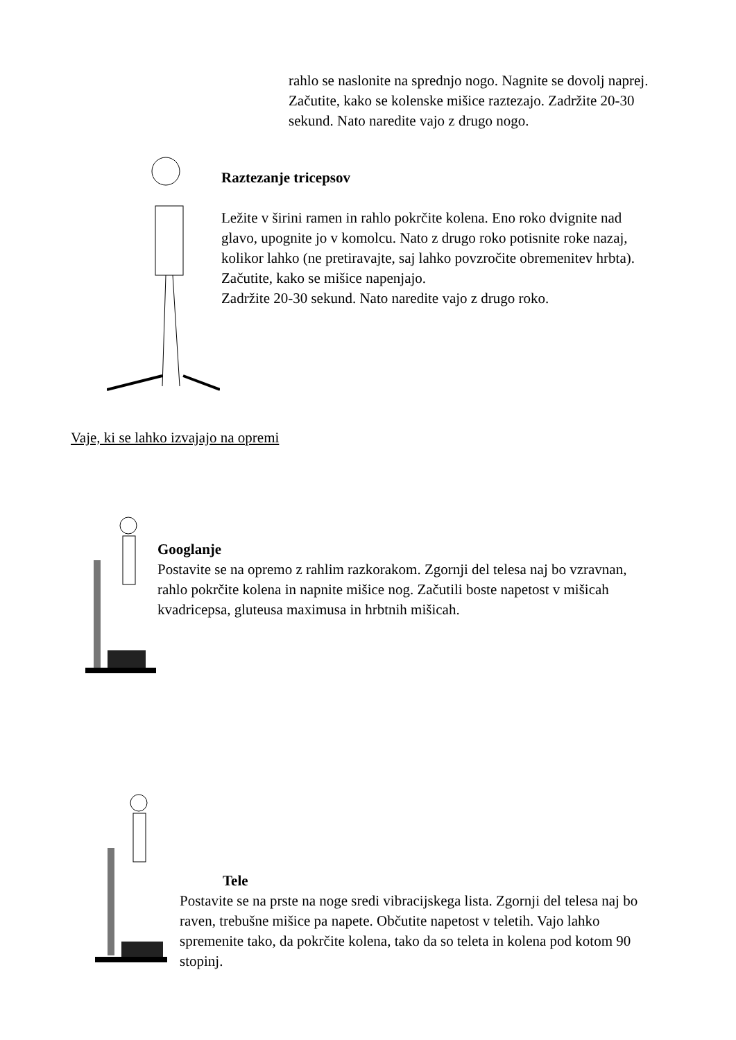rahlo se naslonite na sprednjo nogo. Nagnite se dovolj naprej. Začutite, kako se kolenske mišice raztezajo. Zadržite 20-30 sekund. Nato naredite vajo z drugo nogo.
Raztezanje tricepsov
Ležite v širini ramen in rahlo pokrčite kolena. Eno roko dvignite nad glavo, upognite jo v komolcu. Nato z drugo roko potisnite roke nazaj, kolikor lahko (ne pretiravajte, saj lahko povzročite obremenitev hrbta). Začutite, kako se mišice napenjajo.
Zadržite 20-30 sekund. Nato naredite vajo z drugo roko.
Vaje, ki se lahko izvajajo na opremi
Googlanje
Postavite se na opremo z rahlim razkorakom. Zgornji del telesa naj bo vzravnan, rahlo pokrčite kolena in napnite mišice nog. Začutili boste napetost v mišicah kvadricepsa, gluteusa maximusa in hrbtnih mišicah.
Tele
Postavite se na prste na noge sredi vibracijskega lista. Zgornji del telesa naj bo raven, trebušne mišice pa napete. Občutite napetost v teletih. Vajo lahko spremenite tako, da pokrčite kolena, tako da so teleta in kolena pod kotom 90 stopinj.